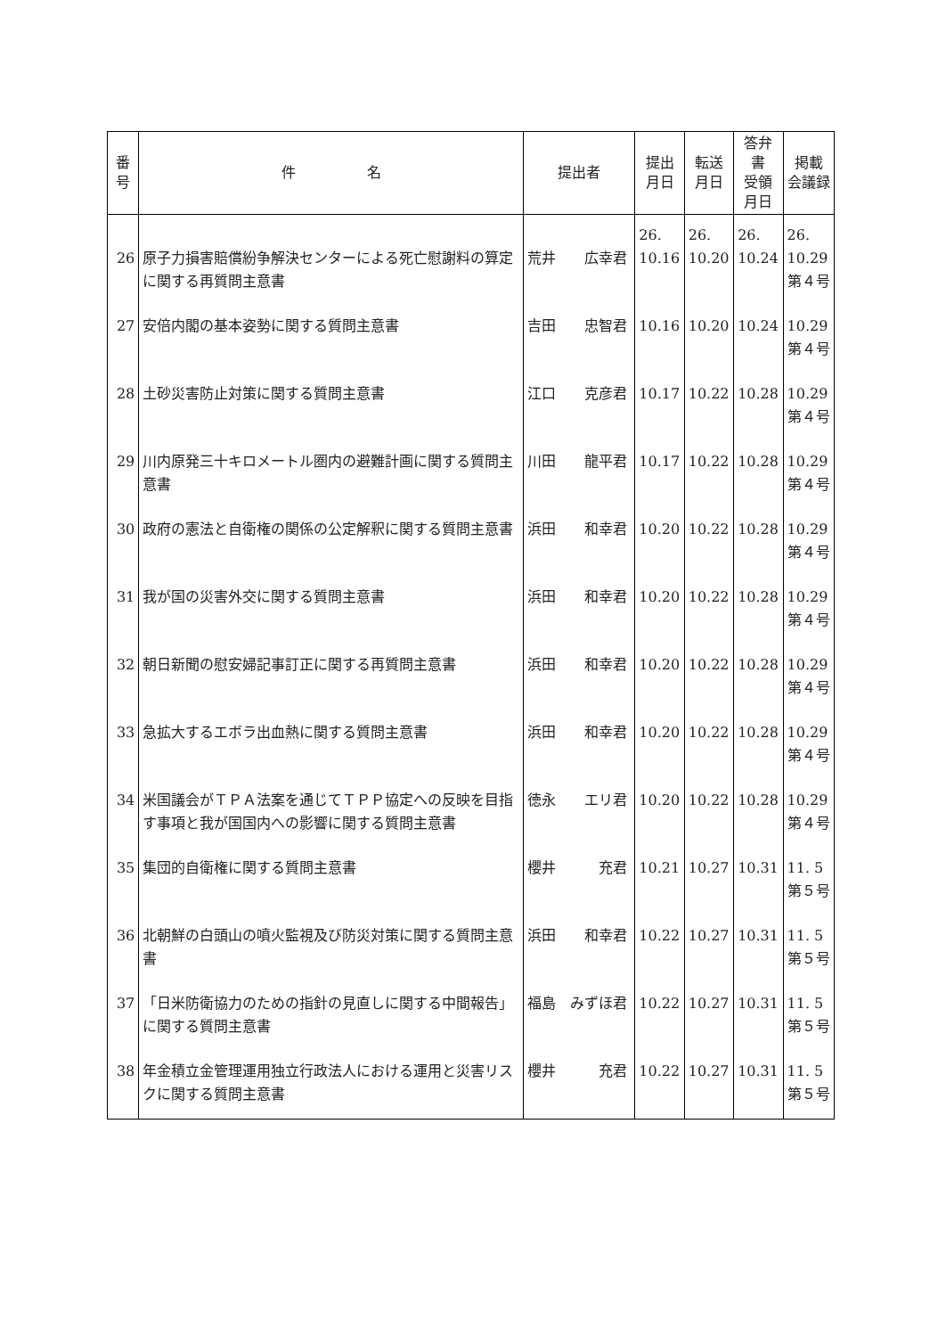| 番 号 | 件 名 | 提出者 | 提出 月日 | 転送 月日 | 答弁書 受領 月日 | 掲載 会議録 |
| --- | --- | --- | --- | --- | --- | --- |
| 26 | 原子力損害賠償紛争解決センターによる死亡慰謝料の算定に関する再質問主意書 | 荒井 広幸君 | 26. 10.16 | 26. 10.20 | 26. 10.24 | 26. 10.29 第４号 |
| 27 | 安倍内閣の基本姿勢に関する質問主意書 | 吉田 忠智君 | 10.16 | 10.20 | 10.24 | 10.29 第４号 |
| 28 | 土砂災害防止対策に関する質問主意書 | 江口 克彦君 | 10.17 | 10.22 | 10.28 | 10.29 第４号 |
| 29 | 川内原発三十キロメートル圏内の避難計画に関する質問主意書 | 川田 龍平君 | 10.17 | 10.22 | 10.28 | 10.29 第４号 |
| 30 | 政府の憲法と自衛権の関係の公定解釈に関する質問主意書 | 浜田 和幸君 | 10.20 | 10.22 | 10.28 | 10.29 第４号 |
| 31 | 我が国の災害外交に関する質問主意書 | 浜田 和幸君 | 10.20 | 10.22 | 10.28 | 10.29 第４号 |
| 32 | 朝日新聞の慰安婦記事訂正に関する再質問主意書 | 浜田 和幸君 | 10.20 | 10.22 | 10.28 | 10.29 第４号 |
| 33 | 急拡大するエボラ出血熱に関する質問主意書 | 浜田 和幸君 | 10.20 | 10.22 | 10.28 | 10.29 第４号 |
| 34 | 米国議会がＴＰＡ法案を通じてＴＰＰ協定への反映を目指す事項と我が国国内への影響に関する質問主意書 | 徳永 エリ君 | 10.20 | 10.22 | 10.28 | 10.29 第４号 |
| 35 | 集団的自衛権に関する質問主意書 | 櫻井 充君 | 10.21 | 10.27 | 10.31 | 11. 5 第５号 |
| 36 | 北朝鮮の白頭山の噴火監視及び防災対策に関する質問主意書 | 浜田 和幸君 | 10.22 | 10.27 | 10.31 | 11. 5 第５号 |
| 37 | 「日米防衛協力のための指針の見直しに関する中間報告」に関する質問主意書 | 福島 みずほ君 | 10.22 | 10.27 | 10.31 | 11. 5 第５号 |
| 38 | 年金積立金管理運用独立行政法人における運用と災害リスクに関する質問主意書 | 櫻井 充君 | 10.22 | 10.27 | 10.31 | 11. 5 第５号 |